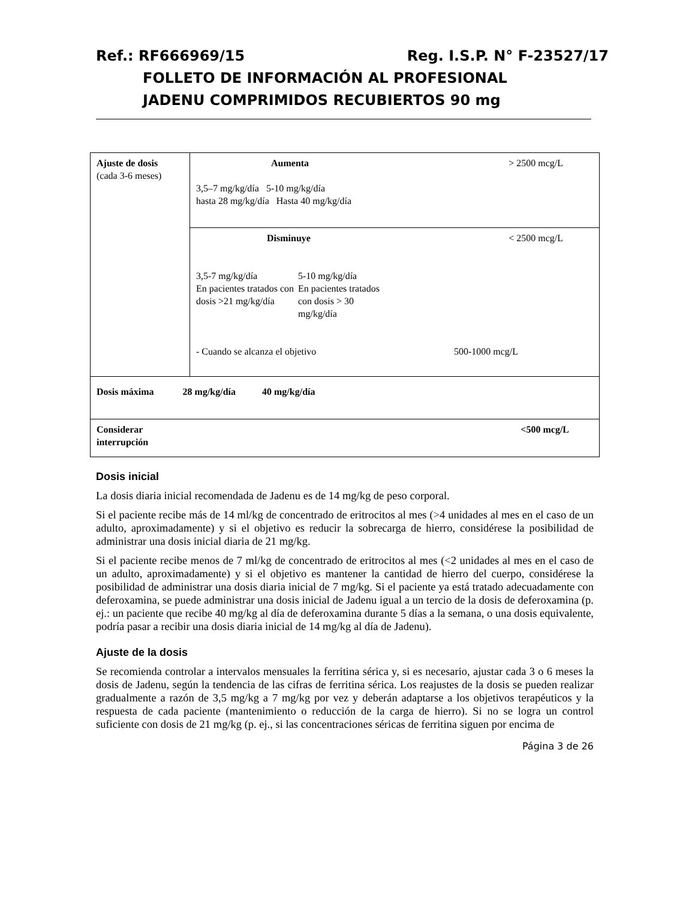Ref.: RF666969/15 Reg. I.S.P. N° F-23527/17
FOLLETO DE INFORMACIÓN AL PROFESIONAL
JADENU COMPRIMIDOS RECUBIERTOS 90 mg
| Ajuste de dosis (cada 3-6 meses) | Aumenta > 2500 mcg/L 3,5–7 mg/kg/día 5-10 mg/kg/día hasta 28 mg/kg/día Hasta 40 mg/kg/día |
| | Disminuye < 2500 mcg/L / 3,5-7 mg/kg/día En pacientes tratados con dosis >21 mg/kg/día / 5-10 mg/kg/día En pacientes tratados con dosis > 30 mg/kg/día / - Cuando se alcanza el objetivo 500-1000 mcg/L |
| Dosis máxima 28 mg/kg/día 40 mg/kg/día | |
| Considerar interrupción <500 mcg/L | |
Dosis inicial
La dosis diaria inicial recomendada de Jadenu es de 14 mg/kg de peso corporal.
Si el paciente recibe más de 14 ml/kg de concentrado de eritrocitos al mes (>4 unidades al mes en el caso de un adulto, aproximadamente) y si el objetivo es reducir la sobrecarga de hierro, considérese la posibilidad de administrar una dosis inicial diaria de 21 mg/kg.
Si el paciente recibe menos de 7 ml/kg de concentrado de eritrocitos al mes (<2 unidades al mes en el caso de un adulto, aproximadamente) y si el objetivo es mantener la cantidad de hierro del cuerpo, considérese la posibilidad de administrar una dosis diaria inicial de 7 mg/kg. Si el paciente ya está tratado adecuadamente con deferoxamina, se puede administrar una dosis inicial de Jadenu igual a un tercio de la dosis de deferoxamina (p. ej.: un paciente que recibe 40 mg/kg al día de deferoxamina durante 5 días a la semana, o una dosis equivalente, podría pasar a recibir una dosis diaria inicial de 14 mg/kg al día de Jadenu).
Ajuste de la dosis
Se recomienda controlar a intervalos mensuales la ferritina sérica y, si es necesario, ajustar cada 3 o 6 meses la dosis de Jadenu, según la tendencia de las cifras de ferritina sérica. Los reajustes de la dosis se pueden realizar gradualmente a razón de 3,5 mg/kg a 7 mg/kg por vez y deberán adaptarse a los objetivos terapéuticos y la respuesta de cada paciente (mantenimiento o reducción de la carga de hierro). Si no se logra un control suficiente con dosis de 21 mg/kg (p. ej., si las concentraciones séricas de ferritina siguen por encima de
Página 3 de 26